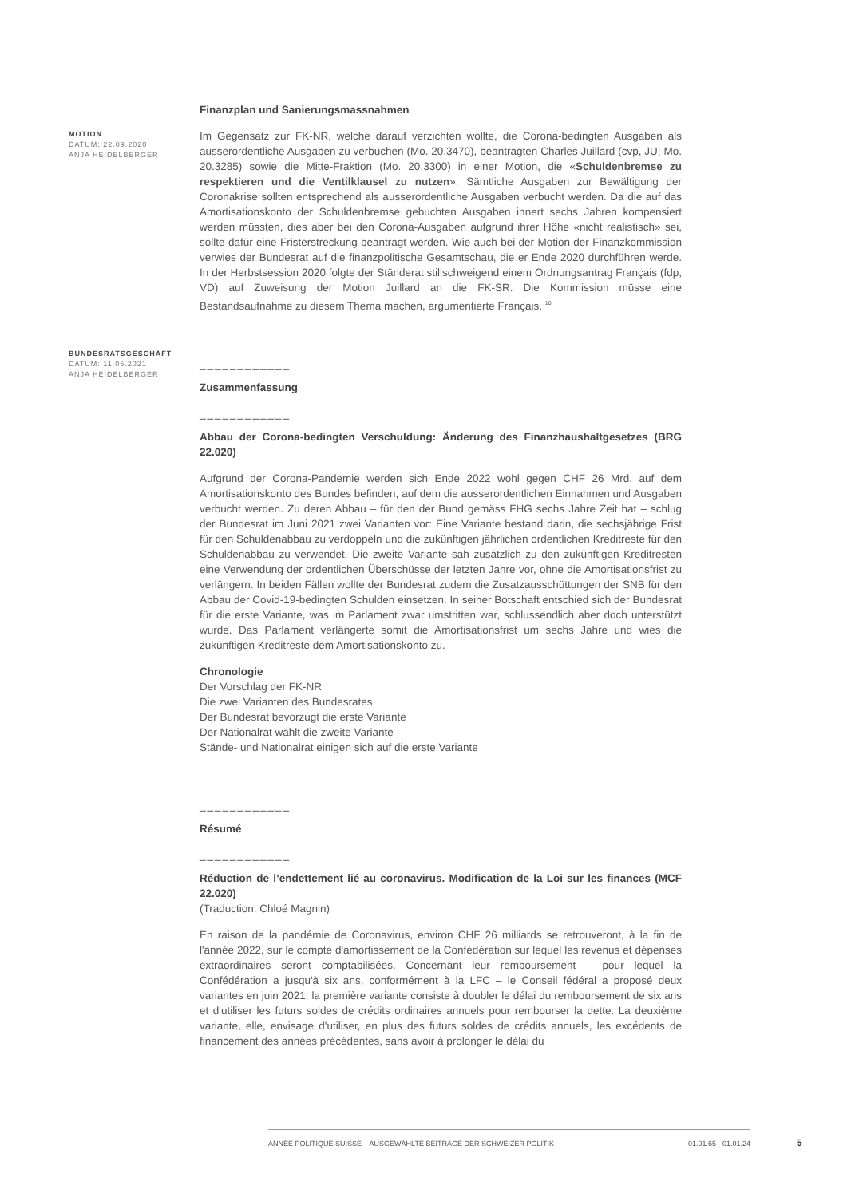MOTION
DATUM: 22.09.2020
ANJA HEIDELBERGER
Finanzplan und Sanierungsmassnahmen
Im Gegensatz zur FK-NR, welche darauf verzichten wollte, die Corona-bedingten Ausgaben als ausserordentliche Ausgaben zu verbuchen (Mo. 20.3470), beantragten Charles Juillard (cvp, JU; Mo. 20.3285) sowie die Mitte-Fraktion (Mo. 20.3300) in einer Motion, die «Schuldenbremse zu respektieren und die Ventilklausel zu nutzen». Sämtliche Ausgaben zur Bewältigung der Coronakrise sollten entsprechend als ausserordentliche Ausgaben verbucht werden. Da die auf das Amortisationskonto der Schuldenbremse gebuchten Ausgaben innert sechs Jahren kompensiert werden müssten, dies aber bei den Corona-Ausgaben aufgrund ihrer Höhe «nicht realistisch» sei, sollte dafür eine Fristerstreckung beantragt werden. Wie auch bei der Motion der Finanzkommission verwies der Bundesrat auf die finanzpolitische Gesamtschau, die er Ende 2020 durchführen werde. In der Herbstsession 2020 folgte der Ständerat stillschweigend einem Ordnungsantrag Français (fdp, VD) auf Zuweisung der Motion Juillard an die FK-SR. Die Kommission müsse eine Bestandsaufnahme zu diesem Thema machen, argumentierte Français. <sup>10</sup>
BUNDESRATSGESCHÄFT
DATUM: 11.05.2021
ANJA HEIDELBERGER
____________
Zusammenfassung
____________
Abbau der Corona-bedingten Verschuldung: Änderung des Finanzhaushaltgesetzes (BRG 22.020)
Aufgrund der Corona-Pandemie werden sich Ende 2022 wohl gegen CHF 26 Mrd. auf dem Amortisationskonto des Bundes befinden, auf dem die ausserordentlichen Einnahmen und Ausgaben verbucht werden. Zu deren Abbau – für den der Bund gemäss FHG sechs Jahre Zeit hat – schlug der Bundesrat im Juni 2021 zwei Varianten vor: Eine Variante bestand darin, die sechsjährige Frist für den Schuldenabbau zu verdoppeln und die zukünftigen jährlichen ordentlichen Kreditreste für den Schuldenabbau zu verwendet. Die zweite Variante sah zusätzlich zu den zukünftigen Kreditresten eine Verwendung der ordentlichen Überschüsse der letzten Jahre vor, ohne die Amortisationsfrist zu verlängern. In beiden Fällen wollte der Bundesrat zudem die Zusatzausschüttungen der SNB für den Abbau der Covid-19-bedingten Schulden einsetzen. In seiner Botschaft entschied sich der Bundesrat für die erste Variante, was im Parlament zwar umstritten war, schlussendlich aber doch unterstützt wurde. Das Parlament verlängerte somit die Amortisationsfrist um sechs Jahre und wies die zukünftigen Kreditreste dem Amortisationskonto zu.
Chronologie
Der Vorschlag der FK-NR
Die zwei Varianten des Bundesrates
Der Bundesrat bevorzugt die erste Variante
Der Nationalrat wählt die zweite Variante
Stände- und Nationalrat einigen sich auf die erste Variante
____________
Résumé
____________
Réduction de l’endettement lié au coronavirus. Modification de la Loi sur les finances (MCF 22.020)
(Traduction: Chloé Magnin)
En raison de la pandémie de Coronavirus, environ CHF 26 milliards se retrouveront, à la fin de l'année 2022, sur le compte d'amortissement de la Confédération sur lequel les revenus et dépenses extraordinaires seront comptabilisées. Concernant leur remboursement – pour lequel la Confédération a jusqu'à six ans, conformément à la LFC – le Conseil fédéral a proposé deux variantes en juin 2021: la première variante consiste à doubler le délai du remboursement de six ans et d'utiliser les futurs soldes de crédits ordinaires annuels pour rembourser la dette. La deuxième variante, elle, envisage d'utiliser, en plus des futurs soldes de crédits annuels, les excédents de financement des années précédentes, sans avoir à prolonger le délai du
ANNÉE POLITIQUE SUISSE – AUSGEWÄHLTE BEITRÄGE DER SCHWEIZER POLITIK 01.01.65 - 01.01.24
5